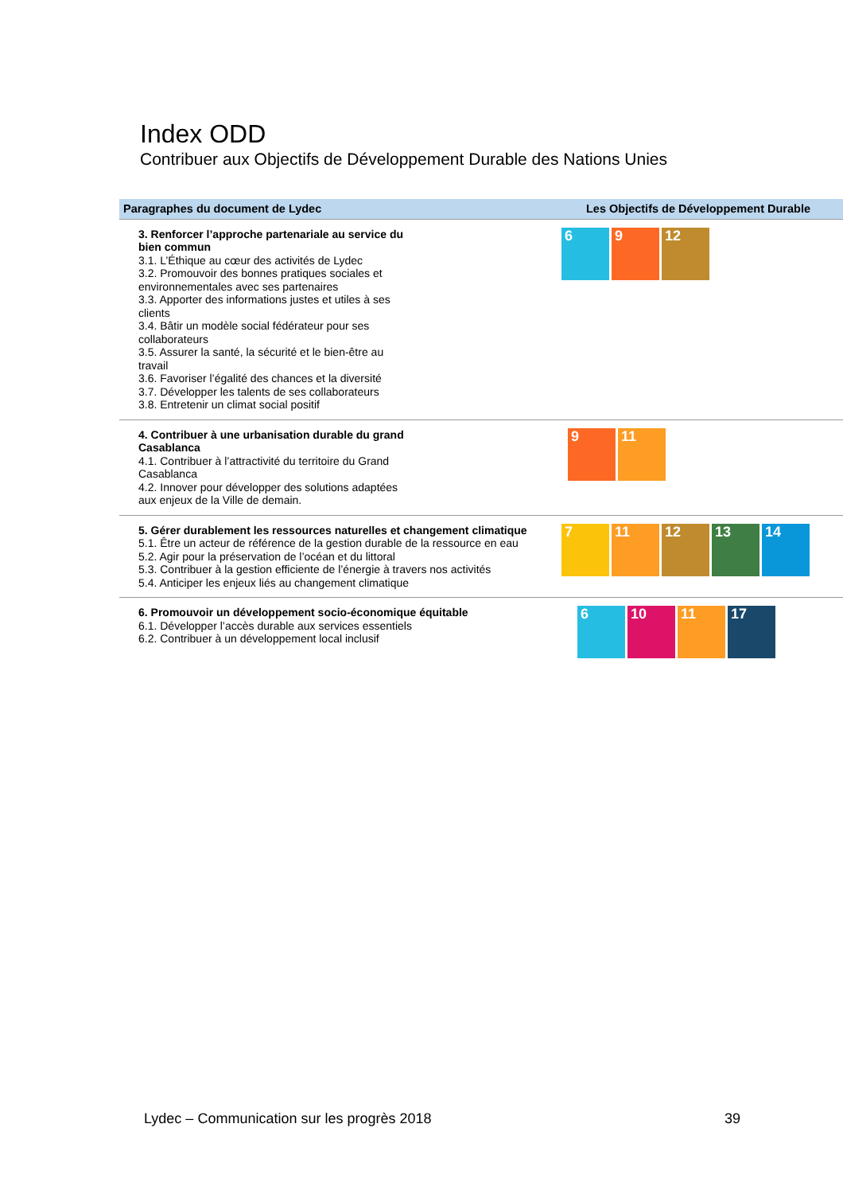Index ODD
Contribuer aux Objectifs de Développement Durable des Nations Unies
| Paragraphes du document de Lydec | Les Objectifs de Développement Durable |
| --- | --- |
| 3. Renforcer l’approche partenariale au service du bien commun 3.1. L’Éthique au cœur des activités de Lydec 3.2. Promouvoir des bonnes pratiques sociales et environnementales avec ses partenaires 3.3. Apporter des informations justes et utiles à ses clients 3.4. Bâtir un modèle social fédérateur pour ses collaborateurs 3.5. Assurer la santé, la sécurité et le bien-être au travail 3.6. Favoriser l’égalité des chances et la diversité 3.7. Développer les talents de ses collaborateurs 3.8. Entretenir un climat social positif | 6 9 12 |
| 4. Contribuer à une urbanisation durable du grand Casablanca 4.1. Contribuer à l’attractivité du territoire du Grand Casablanca 4.2. Innover pour développer des solutions adaptées aux enjeux de la Ville de demain. | 9 11 |
| 5. Gérer durablement les ressources naturelles et changement climatique 5.1. Être un acteur de référence de la gestion durable de la ressource en eau 5.2. Agir pour la préservation de l’océan et du littoral 5.3. Contribuer à la gestion efficiente de l’énergie à travers nos activités 5.4. Anticiper les enjeux liés au changement climatique | 7 11 12 13 14 |
| 6. Promouvoir un développement socio-économique équitable 6.1. Développer l’accès durable aux services essentiels 6.2. Contribuer à un développement local inclusif | 6 10 11 17 |
Lydec – Communication sur les progrès 2018 39